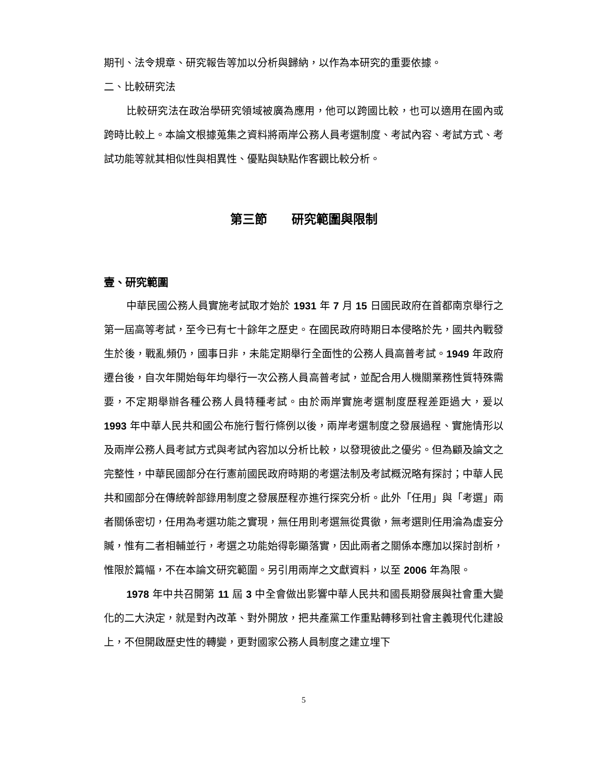期刊、法令規章、研究報告等加以分析與歸納，以作為本研究的重要依據。
二、比較研究法
比較研究法在政治學研究領域被廣為應用，他可以跨國比較，也可以適用在國內或跨時比較上。本論文根據蒐集之資料將兩岸公務人員考選制度、考試內容、考試方式、考試功能等就其相似性與相異性、優點與缺點作客觀比較分析。
第三節　　研究範圍與限制
壹、研究範圍
中華民國公務人員實施考試取才始於 1931 年 7 月 15 日國民政府在首都南京舉行之第一屆高等考試，至今已有七十餘年之歷史。在國民政府時期日本侵略於先，國共內戰發生於後，戰亂頻仍，國事日非，未能定期舉行全面性的公務人員高普考試。1949 年政府遷台後，自次年開始每年均舉行一次公務人員高普考試，並配合用人機關業務性質特殊需要，不定期舉辦各種公務人員特種考試。由於兩岸實施考選制度歷程差距過大，爰以 1993 年中華人民共和國公布施行暫行條例以後，兩岸考選制度之發展過程、實施情形以及兩岸公務人員考試方式與考試內容加以分析比較，以發現彼此之優劣。但為顧及論文之完整性，中華民國部分在行憲前國民政府時期的考選法制及考試概況略有探討；中華人民共和國部分在傳統幹部錄用制度之發展歷程亦進行探究分析。此外「任用」與「考選」兩者關係密切，任用為考選功能之實現，無任用則考選無從貫徹，無考選則任用淪為虛妄分贓，惟有二者相輔並行，考選之功能始得彰顯落實，因此兩者之關係本應加以探討剖析，惟限於篇幅，不在本論文研究範圍。另引用兩岸之文獻資料，以至 2006 年為限。
1978 年中共召開第 11 屆 3 中全會做出影響中華人民共和國長期發展與社會重大變化的二大決定，就是對內改革、對外開放，把共產黨工作重點轉移到社會主義現代化建設上，不但開啟歷史性的轉變，更對國家公務人員制度之建立埋下
5